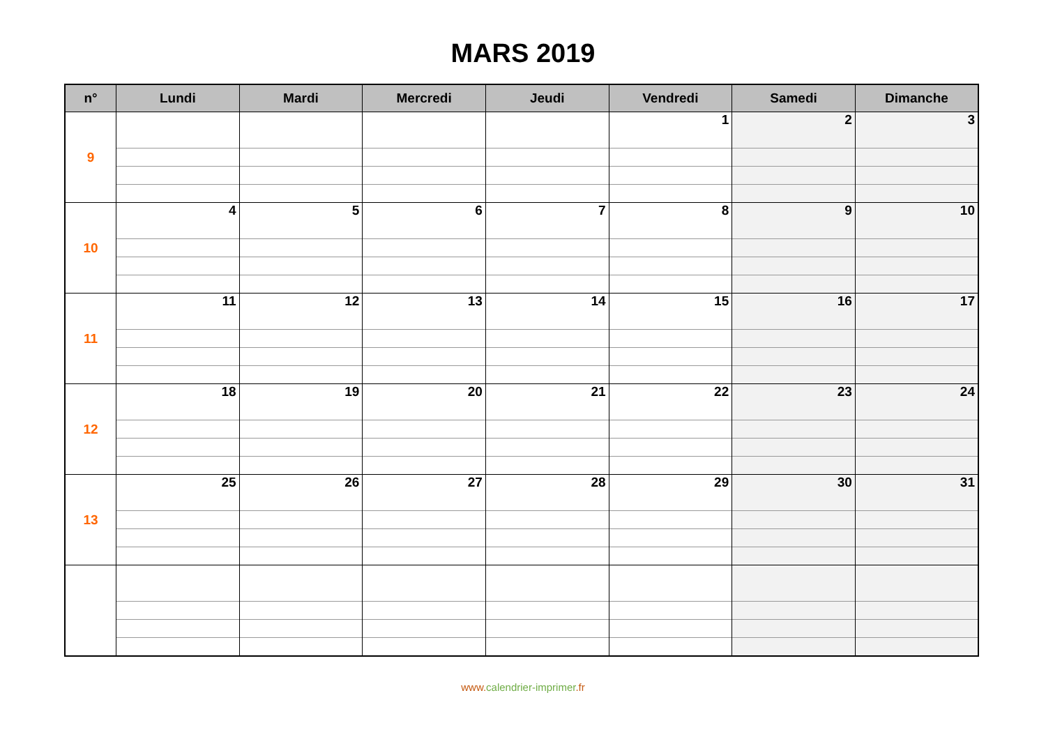MARS 2019
| n° | Lundi | Mardi | Mercredi | Jeudi | Vendredi | Samedi | Dimanche |
| --- | --- | --- | --- | --- | --- | --- | --- |
| 9 | | | | | 1 | 2 | 3 |
| 10 | 4 | 5 | 6 | 7 | 8 | 9 | 10 |
| 11 | 11 | 12 | 13 | 14 | 15 | 16 | 17 |
| 12 | 18 | 19 | 20 | 21 | 22 | 23 | 24 |
| 13 | 25 | 26 | 27 | 28 | 29 | 30 | 31 |
www. calendrier-imprimer.fr